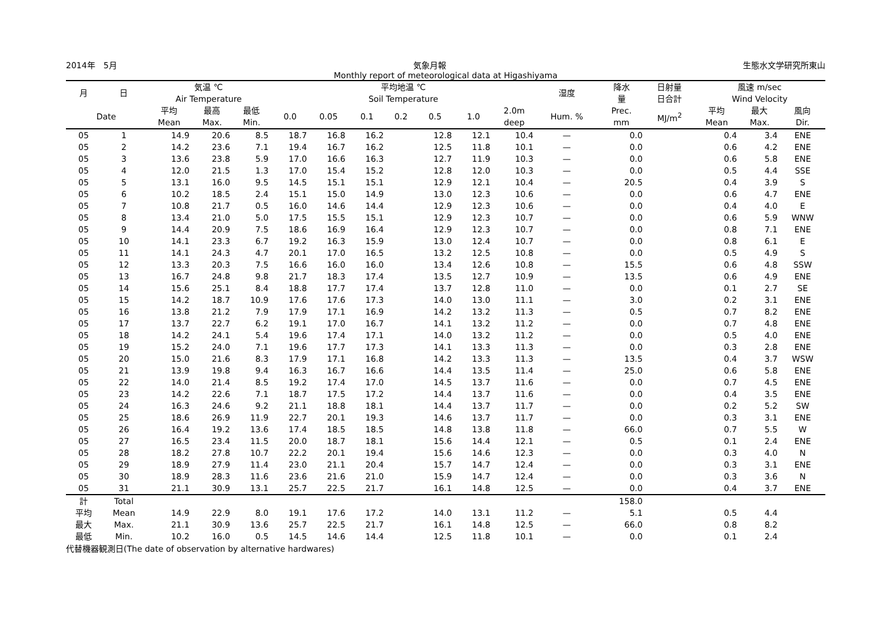2014年　5月 気象月報 生態水文学研究所東山
Monthly report of meteorological data at Higashiyama
| 月 | 日 | 気温 ℃ Air Temperature | | | 平均地温 ℃ Soil Temperature | | | | | | | 湿度 | 降水 量 | 日射量 日合計 | 風速 m/sec Wind Velocity | | |
| --- | --- | --- | --- | --- | --- | --- | --- | --- | --- | --- | --- | --- | --- | --- | --- | --- | --- |
| Date | | 平均 Mean | 最高 Max. | 最低 Min. | 0.0 | 0.05 | 0.1 | 0.2 | 0.5 | 1.0 | 2.0m deep | Hum. % | Prec. mm | MJ/m<sup>2</sup> | 平均 Mean | 最大 Max. | 風向 Dir. |
| 05 | 1 | 14.9 | 20.6 | 8.5 | 18.7 | 16.8 | 16.2 | | 12.8 | 12.1 | 10.4 | — | 0.0 | | 0.4 | 3.4 | ENE |
| 05 | 2 | 14.2 | 23.6 | 7.1 | 19.4 | 16.7 | 16.2 | | 12.5 | 11.8 | 10.1 | — | 0.0 | | 0.6 | 4.2 | ENE |
| 05 | 3 | 13.6 | 23.8 | 5.9 | 17.0 | 16.6 | 16.3 | | 12.7 | 11.9 | 10.3 | — | 0.0 | | 0.6 | 5.8 | ENE |
| 05 | 4 | 12.0 | 21.5 | 1.3 | 17.0 | 15.4 | 15.2 | | 12.8 | 12.0 | 10.3 | — | 0.0 | | 0.5 | 4.4 | SSE |
| 05 | 5 | 13.1 | 16.0 | 9.5 | 14.5 | 15.1 | 15.1 | | 12.9 | 12.1 | 10.4 | — | 20.5 | | 0.4 | 3.9 | S |
| 05 | 6 | 10.2 | 18.5 | 2.4 | 15.1 | 15.0 | 14.9 | | 13.0 | 12.3 | 10.6 | — | 0.0 | | 0.6 | 4.7 | ENE |
| 05 | 7 | 10.8 | 21.7 | 0.5 | 16.0 | 14.6 | 14.4 | | 12.9 | 12.3 | 10.6 | — | 0.0 | | 0.4 | 4.0 | E |
| 05 | 8 | 13.4 | 21.0 | 5.0 | 17.5 | 15.5 | 15.1 | | 12.9 | 12.3 | 10.7 | — | 0.0 | | 0.6 | 5.9 | WNW |
| 05 | 9 | 14.4 | 20.9 | 7.5 | 18.6 | 16.9 | 16.4 | | 12.9 | 12.3 | 10.7 | — | 0.0 | | 0.8 | 7.1 | ENE |
| 05 | 10 | 14.1 | 23.3 | 6.7 | 19.2 | 16.3 | 15.9 | | 13.0 | 12.4 | 10.7 | — | 0.0 | | 0.8 | 6.1 | E |
| 05 | 11 | 14.1 | 24.3 | 4.7 | 20.1 | 17.0 | 16.5 | | 13.2 | 12.5 | 10.8 | — | 0.0 | | 0.5 | 4.9 | S |
| 05 | 12 | 13.3 | 20.3 | 7.5 | 16.6 | 16.0 | 16.0 | | 13.4 | 12.6 | 10.8 | — | 15.5 | | 0.6 | 4.8 | SSW |
| 05 | 13 | 16.7 | 24.8 | 9.8 | 21.7 | 18.3 | 17.4 | | 13.5 | 12.7 | 10.9 | — | 13.5 | | 0.6 | 4.9 | ENE |
| 05 | 14 | 15.6 | 25.1 | 8.4 | 18.8 | 17.7 | 17.4 | | 13.7 | 12.8 | 11.0 | — | 0.0 | | 0.1 | 2.7 | SE |
| 05 | 15 | 14.2 | 18.7 | 10.9 | 17.6 | 17.6 | 17.3 | | 14.0 | 13.0 | 11.1 | — | 3.0 | | 0.2 | 3.1 | ENE |
| 05 | 16 | 13.8 | 21.2 | 7.9 | 17.9 | 17.1 | 16.9 | | 14.2 | 13.2 | 11.3 | — | 0.5 | | 0.7 | 8.2 | ENE |
| 05 | 17 | 13.7 | 22.7 | 6.2 | 19.1 | 17.0 | 16.7 | | 14.1 | 13.2 | 11.2 | — | 0.0 | | 0.7 | 4.8 | ENE |
| 05 | 18 | 14.2 | 24.1 | 5.4 | 19.6 | 17.4 | 17.1 | | 14.0 | 13.2 | 11.2 | — | 0.0 | | 0.5 | 4.0 | ENE |
| 05 | 19 | 15.2 | 24.0 | 7.1 | 19.6 | 17.7 | 17.3 | | 14.1 | 13.3 | 11.3 | — | 0.0 | | 0.3 | 2.8 | ENE |
| 05 | 20 | 15.0 | 21.6 | 8.3 | 17.9 | 17.1 | 16.8 | | 14.2 | 13.3 | 11.3 | — | 13.5 | | 0.4 | 3.7 | WSW |
| 05 | 21 | 13.9 | 19.8 | 9.4 | 16.3 | 16.7 | 16.6 | | 14.4 | 13.5 | 11.4 | — | 25.0 | | 0.6 | 5.8 | ENE |
| 05 | 22 | 14.0 | 21.4 | 8.5 | 19.2 | 17.4 | 17.0 | | 14.5 | 13.7 | 11.6 | — | 0.0 | | 0.7 | 4.5 | ENE |
| 05 | 23 | 14.2 | 22.6 | 7.1 | 18.7 | 17.5 | 17.2 | | 14.4 | 13.7 | 11.6 | — | 0.0 | | 0.4 | 3.5 | ENE |
| 05 | 24 | 16.3 | 24.6 | 9.2 | 21.1 | 18.8 | 18.1 | | 14.4 | 13.7 | 11.7 | — | 0.0 | | 0.2 | 5.2 | SW |
| 05 | 25 | 18.6 | 26.9 | 11.9 | 22.7 | 20.1 | 19.3 | | 14.6 | 13.7 | 11.7 | — | 0.0 | | 0.3 | 3.1 | ENE |
| 05 | 26 | 16.4 | 19.2 | 13.6 | 17.4 | 18.5 | 18.5 | | 14.8 | 13.8 | 11.8 | — | 66.0 | | 0.7 | 5.5 | W |
| 05 | 27 | 16.5 | 23.4 | 11.5 | 20.0 | 18.7 | 18.1 | | 15.6 | 14.4 | 12.1 | — | 0.5 | | 0.1 | 2.4 | ENE |
| 05 | 28 | 18.2 | 27.8 | 10.7 | 22.2 | 20.1 | 19.4 | | 15.6 | 14.6 | 12.3 | — | 0.0 | | 0.3 | 4.0 | N |
| 05 | 29 | 18.9 | 27.9 | 11.4 | 23.0 | 21.1 | 20.4 | | 15.7 | 14.7 | 12.4 | — | 0.0 | | 0.3 | 3.1 | ENE |
| 05 | 30 | 18.9 | 28.3 | 11.6 | 23.6 | 21.6 | 21.0 | | 15.9 | 14.7 | 12.4 | — | 0.0 | | 0.3 | 3.6 | N |
| 05 | 31 | 21.1 | 30.9 | 13.1 | 25.7 | 22.5 | 21.7 | | 16.1 | 14.8 | 12.5 | — | 0.0 | | 0.4 | 3.7 | ENE |
| 計 | Total | | | | | | | | | | | | 158.0 | | | | |
| 平均 | Mean | 14.9 | 22.9 | 8.0 | 19.1 | 17.6 | 17.2 | | 14.0 | 13.1 | 11.2 | — | 5.1 | | 0.5 | 4.4 | |
| 最大 | Max. | 21.1 | 30.9 | 13.6 | 25.7 | 22.5 | 21.7 | | 16.1 | 14.8 | 12.5 | — | 66.0 | | 0.8 | 8.2 | |
| 最低 | Min. | 10.2 | 16.0 | 0.5 | 14.5 | 14.6 | 14.4 | | 12.5 | 11.8 | 10.1 | — | 0.0 | | 0.1 | 2.4 | |
代替機器観測日(The date of observation by alternative hardwares)